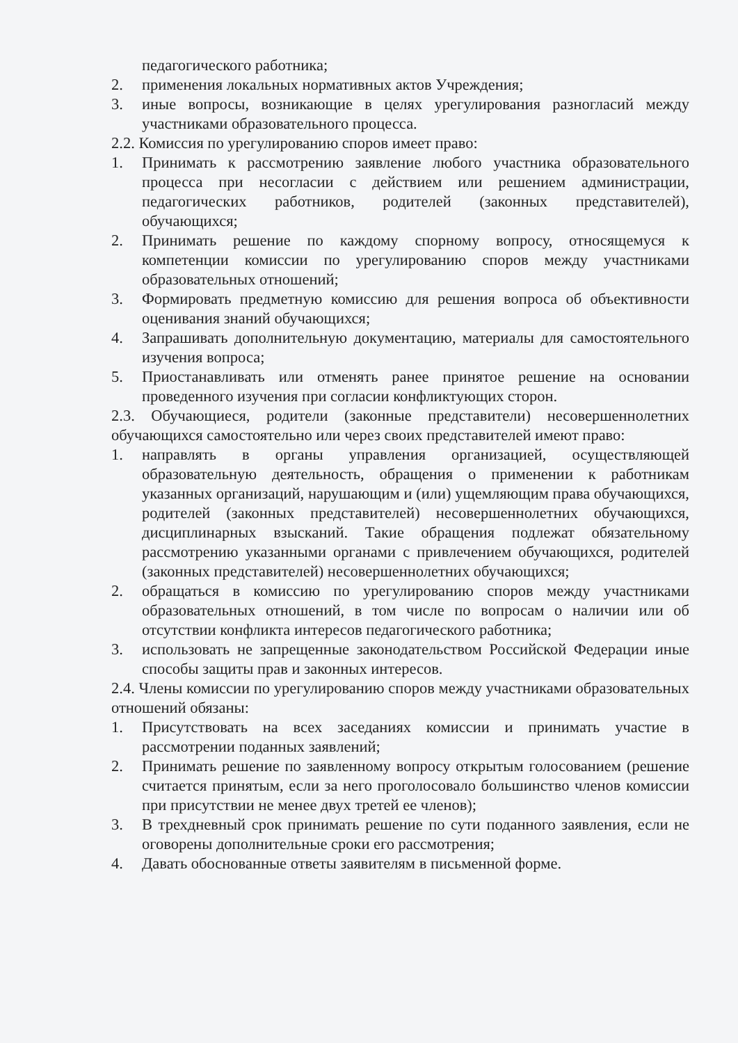педагогического работника;
2. применения локальных нормативных актов Учреждения;
3. иные вопросы, возникающие в целях урегулирования разногласий между участниками образовательного процесса.
2.2. Комиссия по урегулированию споров имеет право:
1. Принимать к рассмотрению заявление любого участника образовательного процесса при несогласии с действием или решением администрации, педагогических работников, родителей (законных представителей), обучающихся;
2. Принимать решение по каждому спорному вопросу, относящемуся к компетенции комиссии по урегулированию споров между участниками образовательных отношений;
3. Формировать предметную комиссию для решения вопроса об объективности оценивания знаний обучающихся;
4. Запрашивать дополнительную документацию, материалы для самостоятельного изучения вопроса;
5. Приостанавливать или отменять ранее принятое решение на основании проведенного изучения при согласии конфликтующих сторон.
2.3. Обучающиеся, родители (законные представители) несовершеннолетних обучающихся самостоятельно или через своих представителей имеют право:
1. направлять в органы управления организацией, осуществляющей образовательную деятельность, обращения о применении к работникам указанных организаций, нарушающим и (или) ущемляющим права обучающихся, родителей (законных представителей) несовершеннолетних обучающихся, дисциплинарных взысканий. Такие обращения подлежат обязательному рассмотрению указанными органами с привлечением обучающихся, родителей (законных представителей) несовершеннолетних обучающихся;
2. обращаться в комиссию по урегулированию споров между участниками образовательных отношений, в том числе по вопросам о наличии или об отсутствии конфликта интересов педагогического работника;
3. использовать не запрещенные законодательством Российской Федерации иные способы защиты прав и законных интересов.
2.4. Члены комиссии по урегулированию споров между участниками образовательных отношений обязаны:
1. Присутствовать на всех заседаниях комиссии и принимать участие в рассмотрении поданных заявлений;
2. Принимать решение по заявленному вопросу открытым голосованием (решение считается принятым, если за него проголосовало большинство членов комиссии при присутствии не менее двух третей ее членов);
3. В трехдневный срок принимать решение по сути поданного заявления, если не оговорены дополнительные сроки его рассмотрения;
4. Давать обоснованные ответы заявителям в письменной форме.